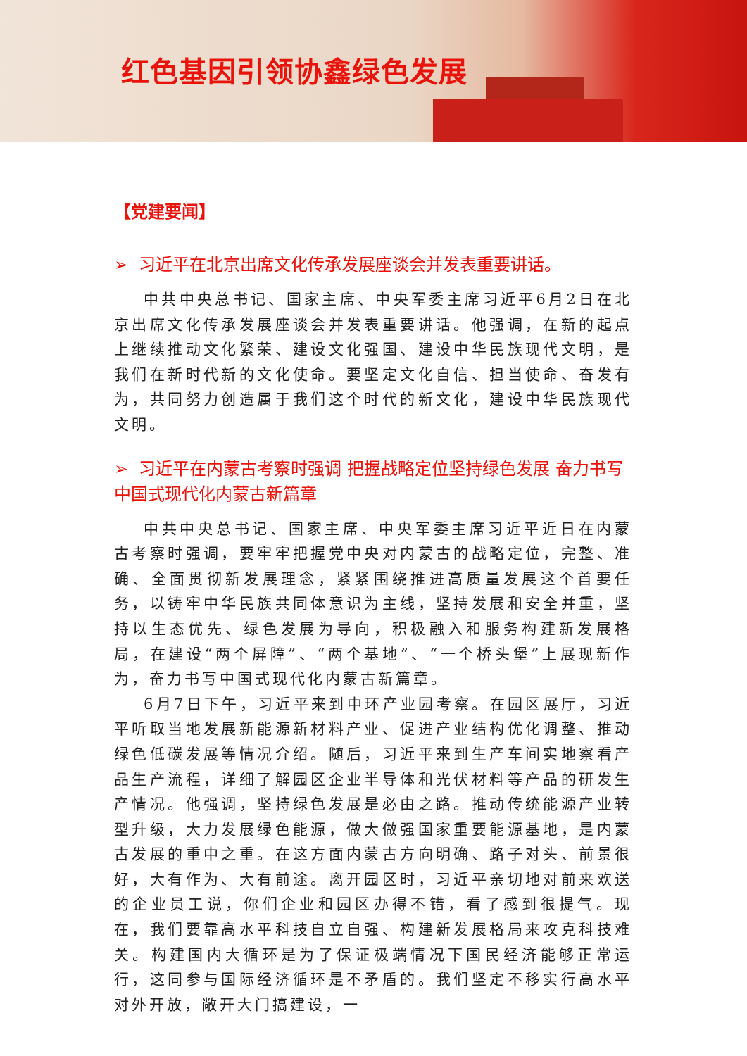红色基因引领协鑫绿色发展
【党建要闻】
➢ 习近平在北京出席文化传承发展座谈会并发表重要讲话。
中共中央总书记、国家主席、中央军委主席习近平6月2日在北京出席文化传承发展座谈会并发表重要讲话。他强调，在新的起点上继续推动文化繁荣、建设文化强国、建设中华民族现代文明，是我们在新时代新的文化使命。要坚定文化自信、担当使命、奋发有为，共同努力创造属于我们这个时代的新文化，建设中华民族现代文明。
➢ 习近平在内蒙古考察时强调 把握战略定位坚持绿色发展 奋力书写中国式现代化内蒙古新篇章
中共中央总书记、国家主席、中央军委主席习近平近日在内蒙古考察时强调，要牢牢把握党中央对内蒙古的战略定位，完整、准确、全面贯彻新发展理念，紧紧围绕推进高质量发展这个首要任务，以铸牢中华民族共同体意识为主线，坚持发展和安全并重，坚持以生态优先、绿色发展为导向，积极融入和服务构建新发展格局，在建设“两个屏障”、“两个基地”、“一个桥头堡”上展现新作为，奋力书写中国式现代化内蒙古新篇章。
6月7日下午，习近平来到中环产业园考察。在园区展厅，习近平听取当地发展新能源新材料产业、促进产业结构优化调整、推动绿色低碳发展等情况介绍。随后，习近平来到生产车间实地察看产品生产流程，详细了解园区企业半导体和光伏材料等产品的研发生产情况。他强调，坚持绿色发展是必由之路。推动传统能源产业转型升级，大力发展绿色能源，做大做强国家重要能源基地，是内蒙古发展的重中之重。在这方面内蒙古方向明确、路子对头、前景很好，大有作为、大有前途。离开园区时，习近平亲切地对前来欢送的企业员工说，你们企业和园区办得不错，看了感到很提气。现在，我们要靠高水平科技自立自强、构建新发展格局来攻克科技难关。构建国内大循环是为了保证极端情况下国民经济能够正常运行，这同参与国际经济循环是不矛盾的。我们坚定不移实行高水平对外开放，敞开大门搞建设，一